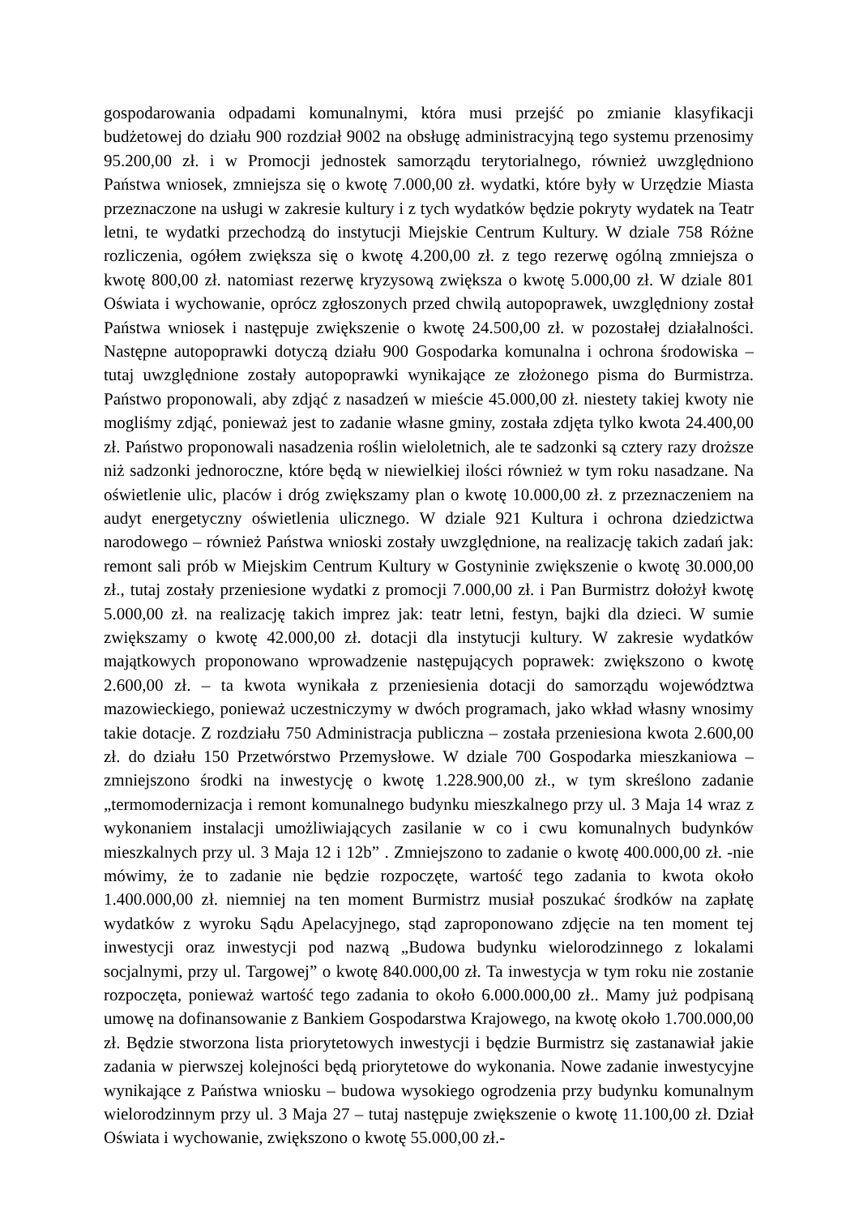gospodarowania odpadami komunalnymi, która musi przejść po zmianie klasyfikacji budżetowej do działu 900 rozdział 9002 na obsługę administracyjną tego systemu przenosimy 95.200,00 zł. i w Promocji jednostek samorządu terytorialnego, również uwzględniono Państwa wniosek, zmniejsza się o kwotę 7.000,00 zł. wydatki, które były w Urzędzie Miasta przeznaczone na usługi w zakresie kultury i z tych wydatków będzie pokryty wydatek na Teatr letni, te wydatki przechodzą do instytucji Miejskie Centrum Kultury. W dziale 758 Różne rozliczenia, ogółem zwiększa się o kwotę 4.200,00 zł. z tego rezerwę ogólną zmniejsza o kwotę 800,00 zł. natomiast rezerwę kryzysową zwiększa o kwotę 5.000,00 zł. W dziale 801 Oświata i wychowanie, oprócz zgłoszonych przed chwilą autopoprawek, uwzględniony został Państwa wniosek i następuje zwiększenie o kwotę 24.500,00 zł. w pozostałej działalności. Następne autopoprawki dotyczą działu 900 Gospodarka komunalna i ochrona środowiska – tutaj uwzględnione zostały autopoprawki wynikające ze złożonego pisma do Burmistrza. Państwo proponowali, aby zdjąć z nasadzeń w mieście 45.000,00 zł. niestety takiej kwoty nie mogliśmy zdjąć, ponieważ jest to zadanie własne gminy, została zdjęta tylko kwota 24.400,00 zł. Państwo proponowali nasadzenia roślin wieloletnich, ale te sadzonki są cztery razy droższe niż sadzonki jednoroczne, które będą w niewielkiej ilości również w tym roku nasadzane. Na oświetlenie ulic, placów i dróg zwiększamy plan o kwotę 10.000,00 zł. z przeznaczeniem na audyt energetyczny oświetlenia ulicznego. W dziale 921 Kultura i ochrona dziedzictwa narodowego – również Państwa wnioski zostały uwzględnione, na realizację takich zadań jak: remont sali prób w Miejskim Centrum Kultury w Gostyninie zwiększenie o kwotę 30.000,00 zł., tutaj zostały przeniesione wydatki z promocji 7.000,00 zł. i Pan Burmistrz dołożył kwotę 5.000,00 zł. na realizację takich imprez jak: teatr letni, festyn, bajki dla dzieci. W sumie zwiększamy o kwotę 42.000,00 zł. dotacji dla instytucji kultury. W zakresie wydatków majątkowych proponowano wprowadzenie następujących poprawek: zwiększono o kwotę 2.600,00 zł. – ta kwota wynikała z przeniesienia dotacji do samorządu województwa mazowieckiego, ponieważ uczestniczymy w dwóch programach, jako wkład własny wnosimy takie dotacje. Z rozdziału 750 Administracja publiczna – została przeniesiona kwota 2.600,00 zł. do działu 150 Przetwórstwo Przemysłowe. W dziale 700 Gospodarka mieszkaniowa – zmniejszono środki na inwestycję o kwotę 1.228.900,00 zł., w tym skreślono zadanie „termomodernizacja i remont komunalnego budynku mieszkalnego przy ul. 3 Maja 14 wraz z wykonaniem instalacji umożliwiających zasilanie w co i cwu komunalnych budynków mieszkalnych przy ul. 3 Maja 12 i 12b” . Zmniejszono to zadanie o kwotę 400.000,00 zł. -nie mówimy, że to zadanie nie będzie rozpoczęte, wartość tego zadania to kwota około 1.400.000,00 zł. niemniej na ten moment Burmistrz musiał poszukać środków na zapłatę wydatków z wyroku Sądu Apelacyjnego, stąd zaproponowano zdjęcie na ten moment tej inwestycji oraz inwestycji pod nazwą „Budowa budynku wielorodzinnego z lokalami socjalnymi, przy ul. Targowej” o kwotę 840.000,00 zł. Ta inwestycja w tym roku nie zostanie rozpoczęta, ponieważ wartość tego zadania to około 6.000.000,00 zł.. Mamy już podpisaną umowę na dofinansowanie z Bankiem Gospodarstwa Krajowego, na kwotę około 1.700.000,00 zł. Będzie stworzona lista priorytetowych inwestycji i będzie Burmistrz się zastanawiał jakie zadania w pierwszej kolejności będą priorytetowe do wykonania. Nowe zadanie inwestycyjne wynikające z Państwa wniosku – budowa wysokiego ogrodzenia przy budynku komunalnym wielorodzinnym przy ul. 3 Maja 27 – tutaj następuje zwiększenie o kwotę 11.100,00 zł. Dział Oświata i wychowanie, zwiększono o kwotę 55.000,00 zł.-